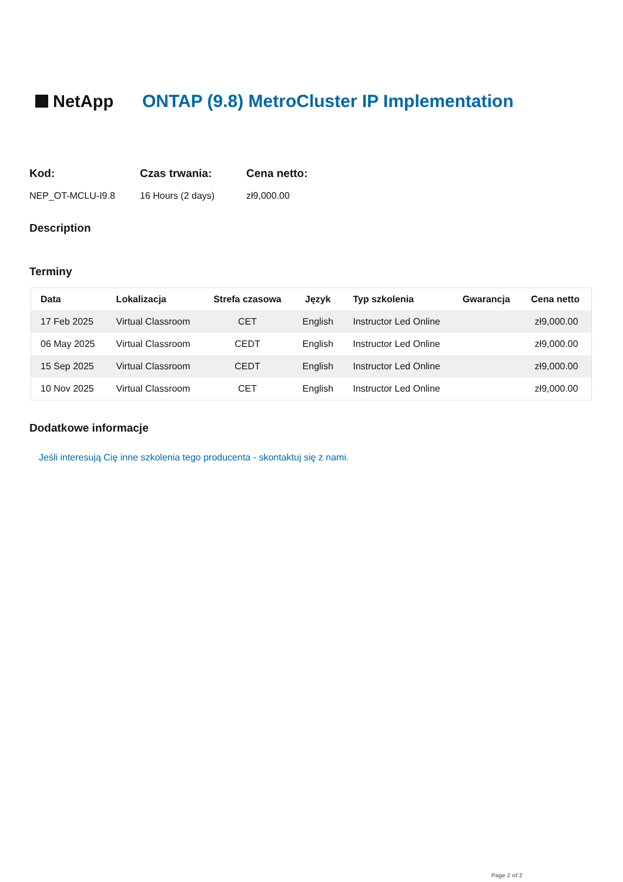NetApp
ONTAP (9.8) MetroCluster IP Implementation
Kod:
NEP_OT-MCLU-I9.8
Czas trwania:
16 Hours (2 days)
Cena netto:
zł9,000.00
Description
Terminy
| Data | Lokalizacja | Strefa czasowa | Język | Typ szkolenia | Gwarancja | Cena netto |
| --- | --- | --- | --- | --- | --- | --- |
| 17 Feb 2025 | Virtual Classroom | CET | English | Instructor Led Online | | zł9,000.00 |
| 06 May 2025 | Virtual Classroom | CEDT | English | Instructor Led Online | | zł9,000.00 |
| 15 Sep 2025 | Virtual Classroom | CEDT | English | Instructor Led Online | | zł9,000.00 |
| 10 Nov 2025 | Virtual Classroom | CET | English | Instructor Led Online | | zł9,000.00 |
Dodatkowe informacje
Jeśli interesują Cię inne szkolenia tego producenta - skontaktuj się z nami.
Page 2 of 2